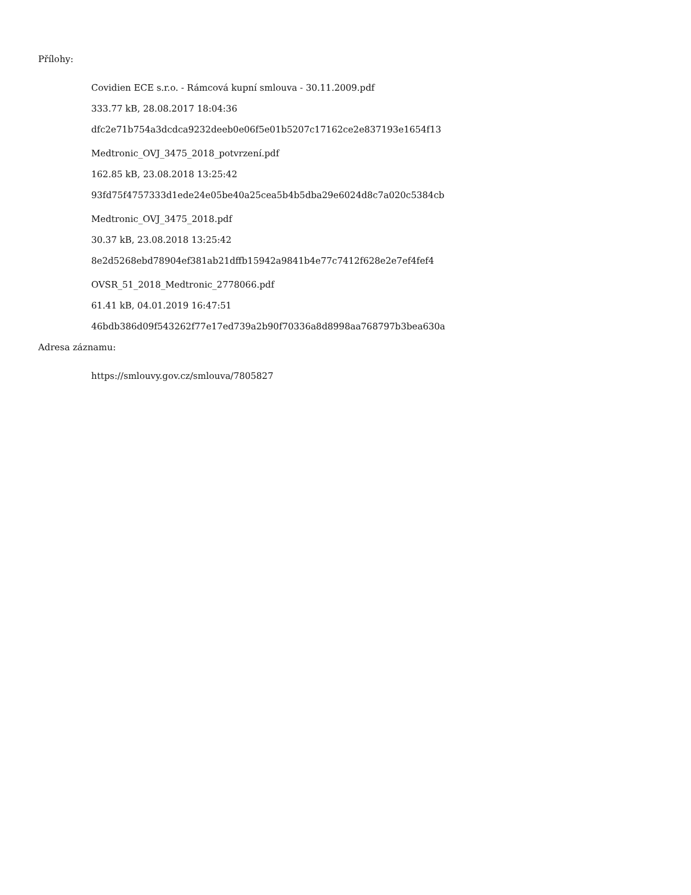Přílohy:
Covidien ECE s.r.o. - Rámcová kupní smlouva - 30.11.2009.pdf
333.77 kB, 28.08.2017 18:04:36
dfc2e71b754a3dcdca9232deeb0e06f5e01b5207c17162ce2e837193e1654f13
Medtronic_OVJ_3475_2018_potvrzení.pdf
162.85 kB, 23.08.2018 13:25:42
93fd75f4757333d1ede24e05be40a25cea5b4b5dba29e6024d8c7a020c5384cb
Medtronic_OVJ_3475_2018.pdf
30.37 kB, 23.08.2018 13:25:42
8e2d5268ebd78904ef381ab21dffb15942a9841b4e77c7412f628e2e7ef4fef4
OVSR_51_2018_Medtronic_2778066.pdf
61.41 kB, 04.01.2019 16:47:51
46bdb386d09f543262f77e17ed739a2b90f70336a8d8998aa768797b3bea630a
Adresa záznamu:
https://smlouvy.gov.cz/smlouva/7805827